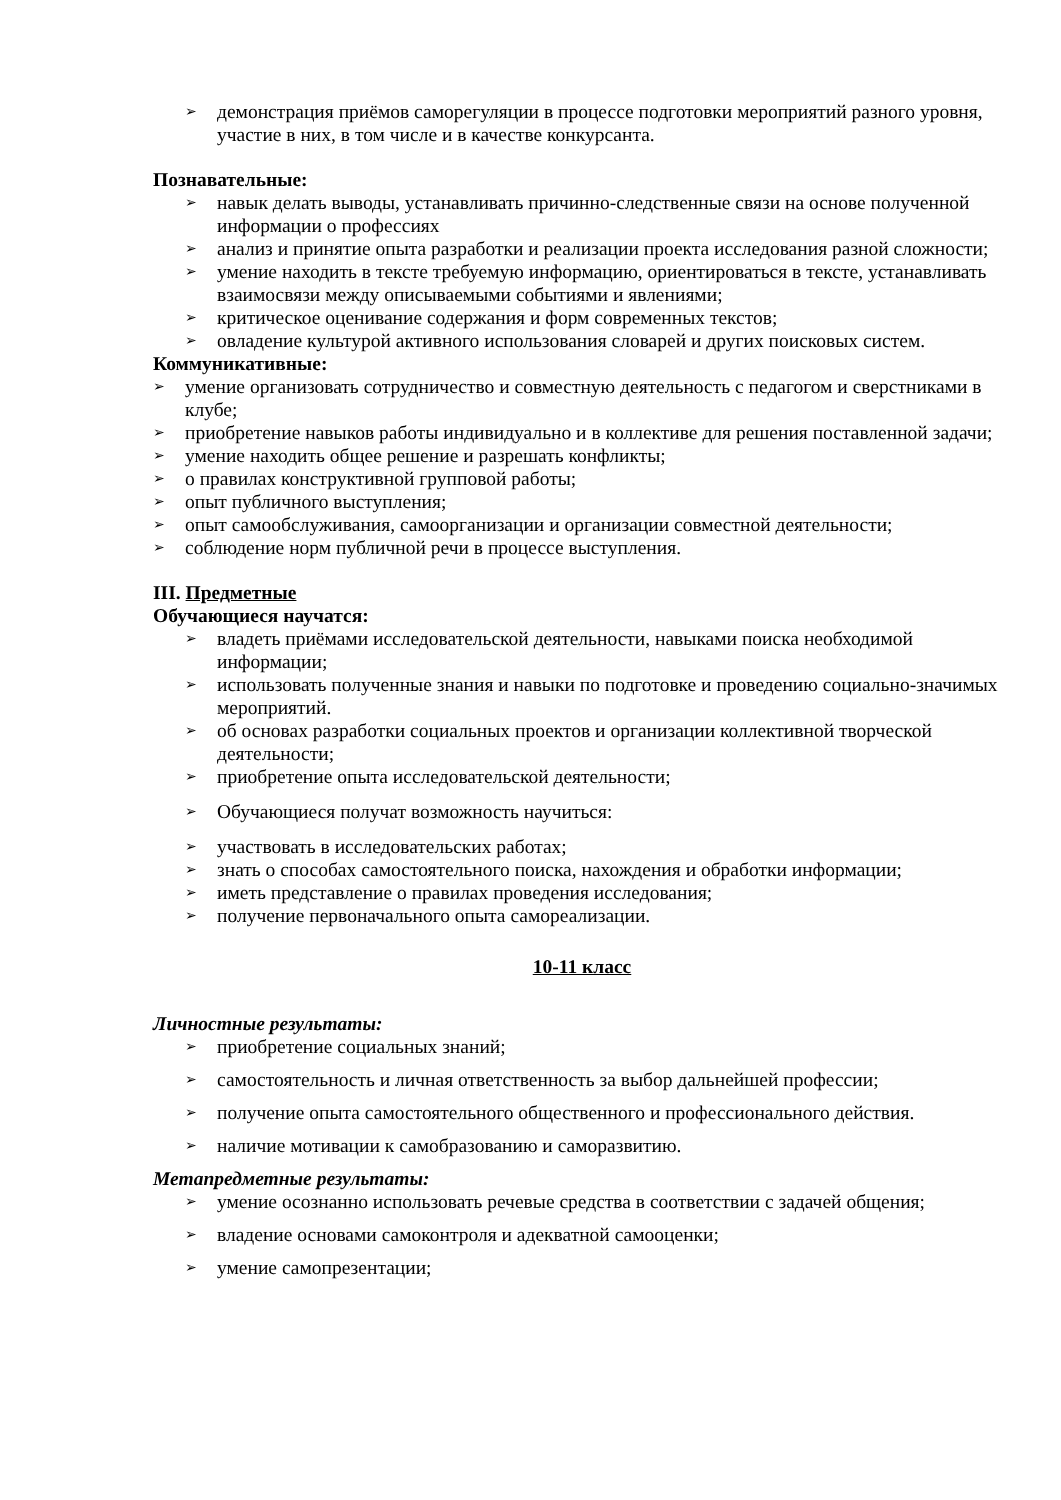➢ демонстрация приёмов саморегуляции в процессе подготовки мероприятий разного уровня, участие в них, в том числе и в качестве конкурсанта.
Познавательные:
➢ навык делать выводы, устанавливать причинно-следственные связи на основе полученной информации о профессиях
➢ анализ и принятие опыта разработки и реализации проекта исследования разной сложности;
➢ умение находить в тексте требуемую информацию, ориентироваться в тексте, устанавливать взаимосвязи между описываемыми событиями и явлениями;
➢ критическое оценивание содержания и форм современных текстов;
➢ овладение культурой активного использования словарей и других поисковых систем.
Коммуникативные:
➢ умение организовать сотрудничество и совместную деятельность с педагогом и сверстниками в клубе;
➢ приобретение навыков работы индивидуально и в коллективе для решения поставленной задачи;
➢ умение находить общее решение и разрешать конфликты;
➢ о правилах конструктивной групповой работы;
➢ опыт публичного выступления;
➢ опыт самообслуживания, самоорганизации и организации совместной деятельности;
➢ соблюдение норм публичной речи в процессе выступления.
III. Предметные
Обучающиеся научатся:
➢ владеть приёмами исследовательской деятельности, навыками поиска необходимой информации;
➢ использовать полученные знания и навыки по подготовке и проведению социально-значимых мероприятий.
➢ об основах разработки социальных проектов и организации коллективной творческой деятельности;
➢ приобретение опыта исследовательской деятельности;
➢ Обучающиеся получат возможность научиться:
➢ участвовать в исследовательских работах;
➢ знать о способах самостоятельного поиска, нахождения и обработки информации;
➢ иметь представление о правилах проведения исследования;
➢ получение первоначального опыта самореализации.
10-11 класс
Личностные результаты:
➢ приобретение социальных знаний;
➢ самостоятельность и личная ответственность за выбор дальнейшей профессии;
➢ получение опыта самостоятельного общественного и профессионального действия.
➢ наличие мотивации к самобразованию и саморазвитию.
Метапредметные результаты:
➢ умение осознанно использовать речевые средства в соответствии с задачей общения;
➢ владение основами самоконтроля и адекватной самооценки;
➢ умение самопрезентации;